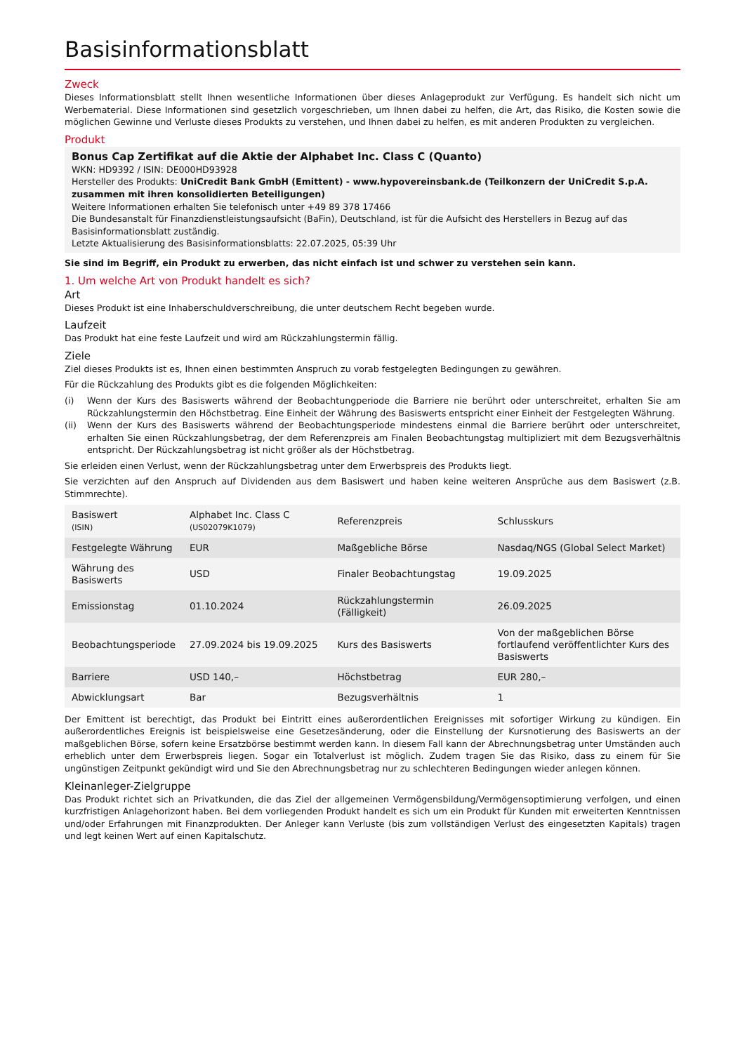Basisinformationsblatt
Zweck
Dieses Informationsblatt stellt Ihnen wesentliche Informationen über dieses Anlageprodukt zur Verfügung. Es handelt sich nicht um Werbematerial. Diese Informationen sind gesetzlich vorgeschrieben, um Ihnen dabei zu helfen, die Art, das Risiko, die Kosten sowie die möglichen Gewinne und Verluste dieses Produkts zu verstehen, und Ihnen dabei zu helfen, es mit anderen Produkten zu vergleichen.
Produkt
Bonus Cap Zertifikat auf die Aktie der Alphabet Inc. Class C (Quanto)
WKN: HD9392 / ISIN: DE000HD93928
Hersteller des Produkts: UniCredit Bank GmbH (Emittent) - www.hypovereinsbank.de (Teilkonzern der UniCredit S.p.A. zusammen mit ihren konsolidierten Beteiligungen)
Weitere Informationen erhalten Sie telefonisch unter +49 89 378 17466
Die Bundesanstalt für Finanzdienstleistungsaufsicht (BaFin), Deutschland, ist für die Aufsicht des Herstellers in Bezug auf das Basisinformationsblatt zuständig.
Letzte Aktualisierung des Basisinformationsblatts: 22.07.2025, 05:39 Uhr
Sie sind im Begriff, ein Produkt zu erwerben, das nicht einfach ist und schwer zu verstehen sein kann.
1. Um welche Art von Produkt handelt es sich?
Art
Dieses Produkt ist eine Inhaberschuldverschreibung, die unter deutschem Recht begeben wurde.
Laufzeit
Das Produkt hat eine feste Laufzeit und wird am Rückzahlungstermin fällig.
Ziele
Ziel dieses Produkts ist es, Ihnen einen bestimmten Anspruch zu vorab festgelegten Bedingungen zu gewähren.
Für die Rückzahlung des Produkts gibt es die folgenden Möglichkeiten:
(i) Wenn der Kurs des Basiswerts während der Beobachtungperiode die Barriere nie berührt oder unterschreitet, erhalten Sie am Rückzahlungstermin den Höchstbetrag. Eine Einheit der Währung des Basiswerts entspricht einer Einheit der Festgelegten Währung.
(ii) Wenn der Kurs des Basiswerts während der Beobachtungsperiode mindestens einmal die Barriere berührt oder unterschreitet, erhalten Sie einen Rückzahlungsbetrag, der dem Referenzpreis am Finalen Beobachtungstag multipliziert mit dem Bezugsverhältnis entspricht. Der Rückzahlungsbetrag ist nicht größer als der Höchstbetrag.
Sie erleiden einen Verlust, wenn der Rückzahlungsbetrag unter dem Erwerbspreis des Produkts liegt.
Sie verzichten auf den Anspruch auf Dividenden aus dem Basiswert und haben keine weiteren Ansprüche aus dem Basiswert (z.B. Stimmrechte).
| Basiswert (ISIN) | Alphabet Inc. Class C (US02079K1079) | Referenzpreis | Schlusskurs |
| Festgelegte Währung | EUR | Maßgebliche Börse | Nasdaq/NGS (Global Select Market) |
| Währung des Basiswerts | USD | Finaler Beobachtungstag | 19.09.2025 |
| Emissionstag | 01.10.2024 | Rückzahlungstermin (Fälligkeit) | 26.09.2025 |
| Beobachtungsperiode | 27.09.2024 bis 19.09.2025 | Kurs des Basiswerts | Von der maßgeblichen Börse fortlaufend veröffentlichter Kurs des Basiswerts |
| Barriere | USD 140,– | Höchstbetrag | EUR 280,– |
| Abwicklungsart | Bar | Bezugsverhältnis | 1 |
Der Emittent ist berechtigt, das Produkt bei Eintritt eines außerordentlichen Ereignisses mit sofortiger Wirkung zu kündigen. Ein außerordentliches Ereignis ist beispielsweise eine Gesetzesänderung, oder die Einstellung der Kursnotierung des Basiswerts an der maßgeblichen Börse, sofern keine Ersatzbörse bestimmt werden kann. In diesem Fall kann der Abrechnungsbetrag unter Umständen auch erheblich unter dem Erwerbspreis liegen. Sogar ein Totalverlust ist möglich. Zudem tragen Sie das Risiko, dass zu einem für Sie ungünstigen Zeitpunkt gekündigt wird und Sie den Abrechnungsbetrag nur zu schlechteren Bedingungen wieder anlegen können.
Kleinanleger-Zielgruppe
Das Produkt richtet sich an Privatkunden, die das Ziel der allgemeinen Vermögensbildung/Vermögensoptimierung verfolgen, und einen kurzfristigen Anlagehorizont haben. Bei dem vorliegenden Produkt handelt es sich um ein Produkt für Kunden mit erweiterten Kenntnissen und/oder Erfahrungen mit Finanzprodukten. Der Anleger kann Verluste (bis zum vollständigen Verlust des eingesetzten Kapitals) tragen und legt keinen Wert auf einen Kapitalschutz.